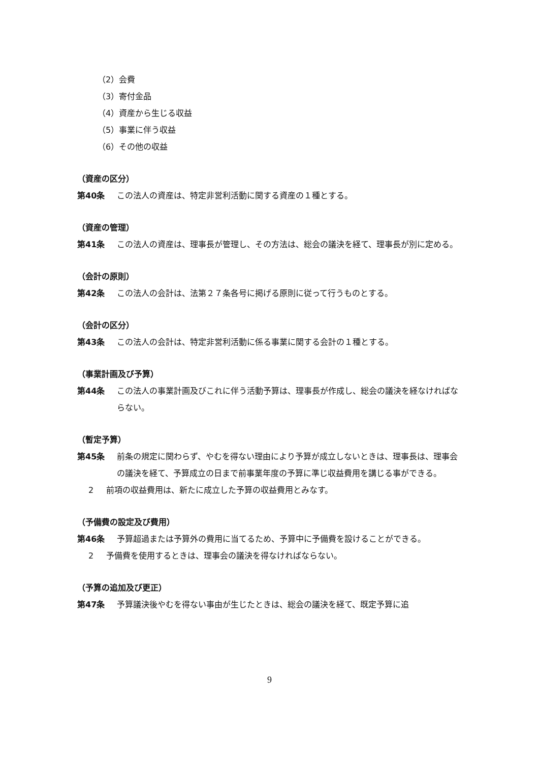（2）会費
（3）寄付金品
（4）資産から生じる収益
（5）事業に伴う収益
（6）その他の収益
（資産の区分）
第40条 この法人の資産は、特定非営利活動に関する資産の１種とする。
（資産の管理）
第41条 この法人の資産は、理事長が管理し、その方法は、総会の議決を経て、理事長が別に定める。
（会計の原則）
第42条 この法人の会計は、法第２７条各号に掲げる原則に従って行うものとする。
（会計の区分）
第43条 この法人の会計は、特定非営利活動に係る事業に関する会計の１種とする。
（事業計画及び予算）
第44条 この法人の事業計画及びこれに伴う活動予算は、理事長が作成し、総会の議決を経なければならない。
（暫定予算）
第45条 前条の規定に関わらず、やむを得ない理由により予算が成立しないときは、理事長は、理事会の議決を経て、予算成立の日まで前事業年度の予算に準じ収益費用を講じる事ができる。
2 前項の収益費用は、新たに成立した予算の収益費用とみなす。
（予備費の設定及び費用）
第46条 予算超過または予算外の費用に当てるため、予算中に予備費を設けることができる。
2 予備費を使用するときは、理事会の議決を得なければならない。
（予算の追加及び更正）
第47条 予算議決後やむを得ない事由が生じたときは、総会の議決を経て、既定予算に追
9